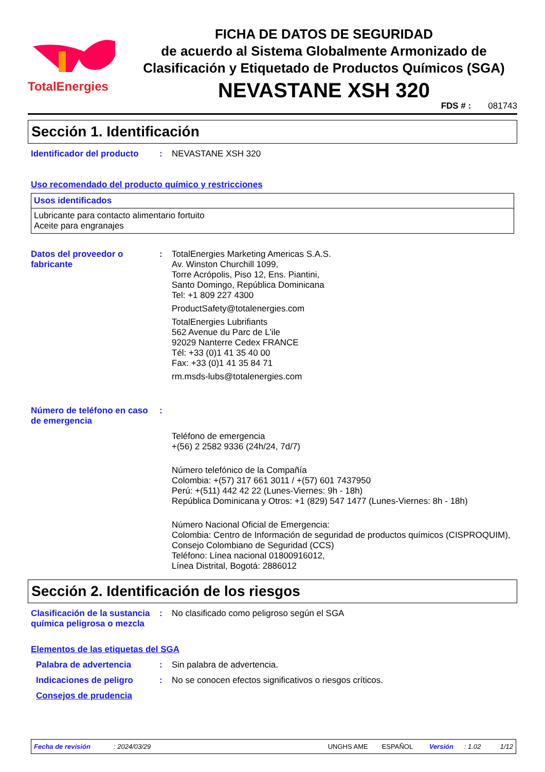TotalEnergies
FICHA DE DATOS DE SEGURIDAD
de acuerdo al Sistema Globalmente Armonizado de Clasificación y Etiquetado de Productos Químicos (SGA)
NEVASTANE XSH 320
FDS # : 081743
Sección 1. Identificación
Identificador del producto
: NEVASTANE XSH 320
Uso recomendado del producto químico y restricciones
| Usos identificados |
| --- |
| Lubricante para contacto alimentario fortuito Aceite para engranajes |
Datos del proveedor o fabricante
: TotalEnergies Marketing Americas S.A.S.
Av. Winston Churchill 1099,
Torre Acrópolis, Piso 12, Ens. Piantini,
Santo Domingo, República Dominicana
Tel: +1 809 227 4300
ProductSafety@totalenergies.com
TotalEnergies Lubrifiants
562 Avenue du Parc de L'ile
92029 Nanterre Cedex FRANCE
Tél: +33 (0)1 41 35 40 00
Fax: +33 (0)1 41 35 84 71
rm.msds-lubs@totalenergies.com
Número de teléfono en caso de emergencia
:
Teléfono de emergencia
+(56) 2 2582 9336 (24h/24, 7d/7)
Número telefónico de la Compañía
Colombia: +(57) 317 661 3011 / +(57) 601 7437950
Perú: +(511) 442 42 22 (Lunes-Viernes: 9h - 18h)
República Dominicana y Otros: +1 (829) 547 1477 (Lunes-Viernes: 8h - 18h)
Número Nacional Oficial de Emergencia:
Colombia: Centro de Información de seguridad de productos químicos (CISPROQUIM),
Consejo Colombiano de Seguridad (CCS)
Teléfono: Línea nacional 01800916012,
Línea Distrital, Bogotá: 2886012
Sección 2. Identificación de los riesgos
Clasificación de la sustancia química peligrosa o mezcla
: No clasificado como peligroso según el SGA
Elementos de las etiquetas del SGA
Palabra de advertencia : Sin palabra de advertencia.
Indicaciones de peligro : No se conocen efectos significativos o riesgos críticos.
Consejos de prudencia
Fecha de revisión: 2024/03/29 UNGHS AME ESPAÑOL Versión: 1.02 1/12